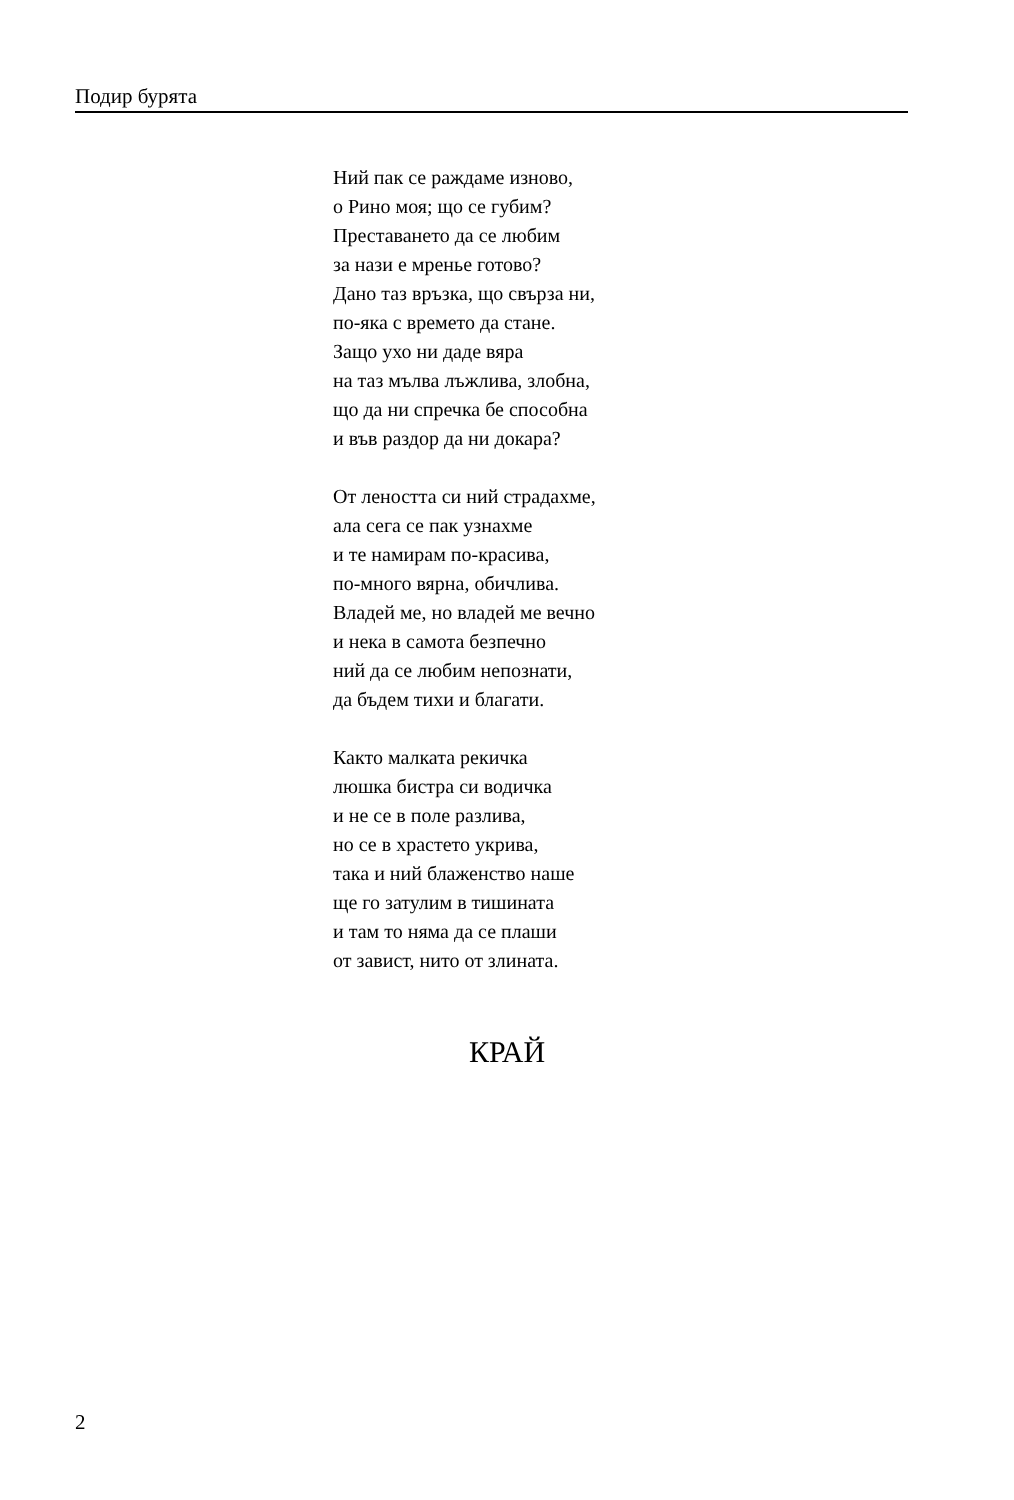Подир бурята
Ний пак се раждаме изново,
о Рино моя; що се губим?
Преставането да се любим
за нази е мренье готово?
Дано таз връзка, що свърза ни,
по-яка с времето да стане.
Защо ухо ни даде вяра
на таз мълва лъжлива, злобна,
що да ни спречка бе способна
и във раздор да ни докара?
От леността си ний страдахме,
ала сега се пак узнахме
и те намирам по-красива,
по-много вярна, обичлива.
Владей ме, но владей ме вечно
и нека в самота безпечно
ний да се любим непознати,
да бъдем тихи и благати.
Както малката рекичка
люшка бистра си водичка
и не се в поле разлива,
но се в храстето укрива,
така и ний блаженство наше
ще го затулим в тишината
и там то няма да се плаши
от завист, нито от злината.
КРАЙ
2